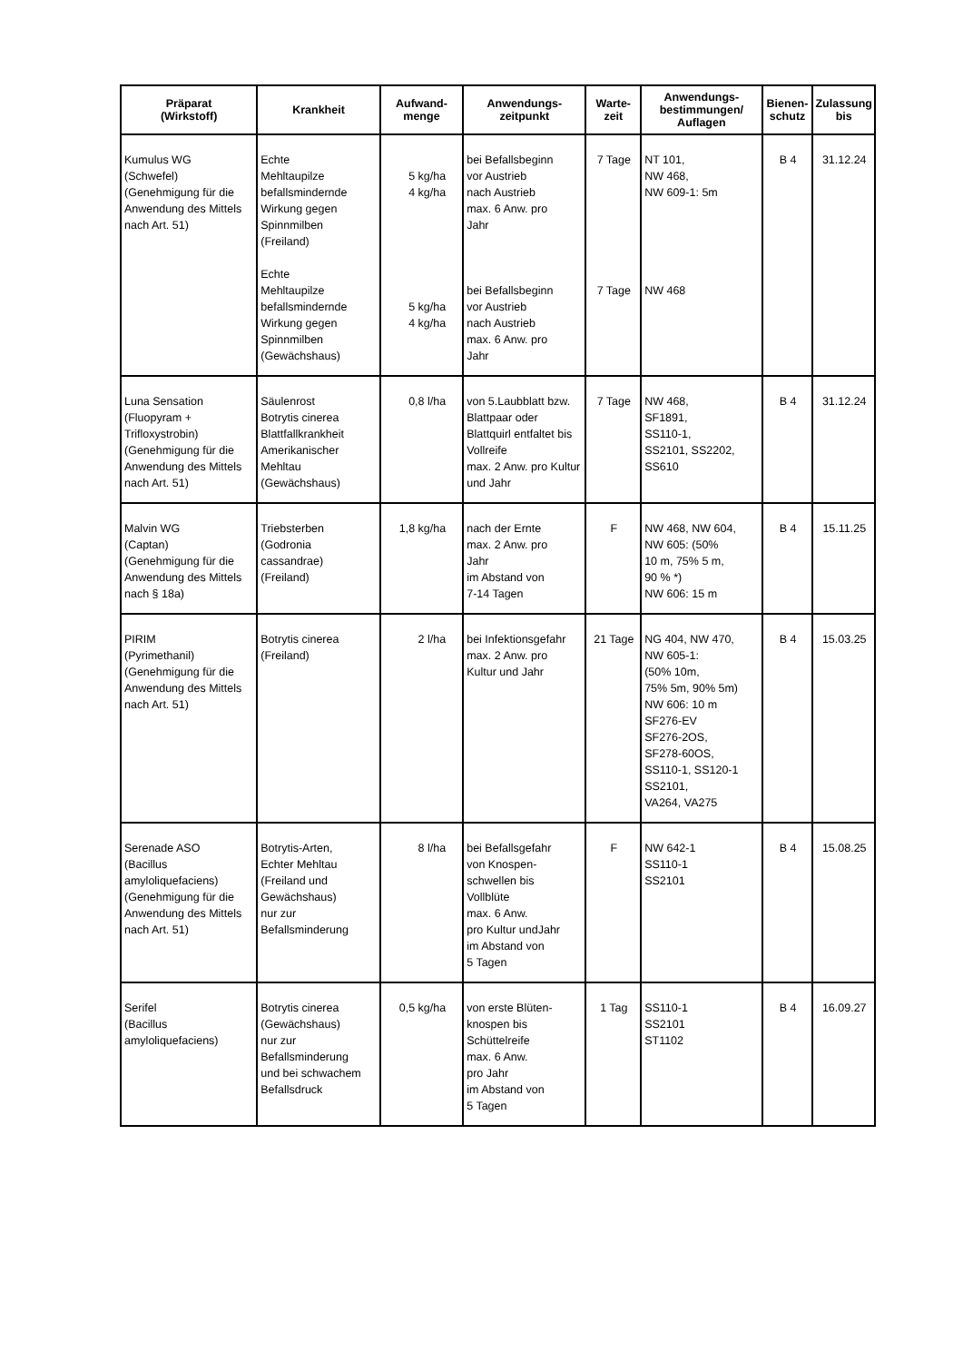| Präparat (Wirkstoff) | Krankheit | Aufwand- menge | Anwendungs- zeitpunkt | Warte- zeit | Anwendungs- bestimmungen/ Auflagen | Bienen- schutz | Zulassung bis |
| --- | --- | --- | --- | --- | --- | --- | --- |
| Kumulus WG (Schwefel) (Genehmigung für die Anwendung des Mittels nach Art. 51) | Echte Mehltaupilze befallsmindernde Wirkung gegen Spinnmilben (Freiland) Echte Mehltaupilze befallsmindernde Wirkung gegen Spinnmilben (Gewächshaus) | 5 kg/ha 4 kg/ha 5 kg/ha 4 kg/ha | bei Befallsbeginn vor Austrieb nach Austrieb max. 6 Anw. pro Jahr bei Befallsbeginn vor Austrieb nach Austrieb max. 6 Anw. pro Jahr | 7 Tage 7 Tage | NT 101, NW 468, NW 609-1: 5m NW 468 | B 4 | 31.12.24 |
| Luna Sensation (Fluopyram + Trifloxystrobin) (Genehmigung für die Anwendung des Mittels nach Art. 51) | Säulenrost Botrytis cinerea Blattfallkrankheit Amerikanischer Mehltau (Gewächshaus) | 0,8 l/ha | von 5.Laubblatt bzw. Blattpaar oder Blattquirl entfaltet bis Vollreife max. 2 Anw. pro Kultur und Jahr | 7 Tage | NW 468, SF1891, SS110-1, SS2101, SS2202, SS610 | B 4 | 31.12.24 |
| Malvin WG (Captan) (Genehmigung für die Anwendung des Mittels nach § 18a) | Triebsterben (Godronia cassandrae) (Freiland) | 1,8 kg/ha | nach der Ernte max. 2 Anw. pro Jahr im Abstand von 7-14 Tagen | F | NW 468, NW 604, NW 605: (50% 10 m, 75% 5 m, 90 % *) NW 606: 15 m | B 4 | 15.11.25 |
| PIRIM (Pyrimethanil) (Genehmigung für die Anwendung des Mittels nach Art. 51) | Botrytis cinerea (Freiland) | 2 l/ha | bei Infektionsgefahr max. 2 Anw. pro Kultur und Jahr | 21 Tage | NG 404, NW 470, NW 605-1: (50% 10m, 75% 5m, 90% 5m) NW 606: 10 m SF276-EV SF276-2OS, SF278-60OS, SS110-1, SS120-1 SS2101, VA264, VA275 | B 4 | 15.03.25 |
| Serenade ASO (Bacillus amyloliquefaciens) (Genehmigung für die Anwendung des Mittels nach Art. 51) | Botrytis-Arten, Echter Mehltau (Freiland und Gewächshaus) nur zur Befallsminderung | 8 l/ha | bei Befallsgefahr von Knospen- schwellen bis Vollblüte max. 6 Anw. pro Kultur undJahr im Abstand von 5 Tagen | F | NW 642-1 SS110-1 SS2101 | B 4 | 15.08.25 |
| Serifel (Bacillus amyloliquefaciens) | Botrytis cinerea (Gewächshaus) nur zur Befallsminderung und bei schwachem Befallsdruck | 0,5 kg/ha | von erste Blüten- knospen bis Schüttelreife max. 6 Anw. pro Jahr im Abstand von 5 Tagen | 1 Tag | SS110-1 SS2101 ST1102 | B 4 | 16.09.27 |